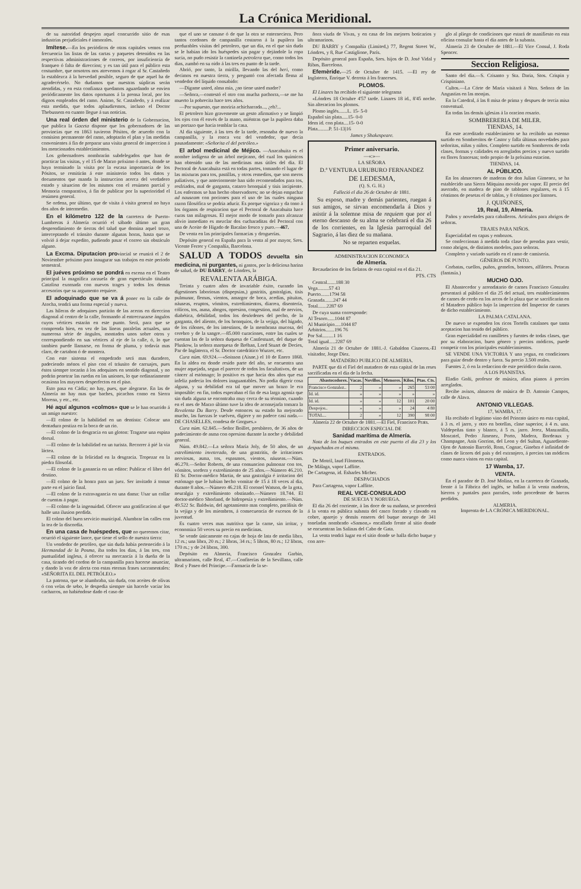La Crónica Meridional.
de su autoridad despejen aquel concurrido sitio de esas industrias perjudiciales é inmorales.
Imítese.—En los periódicos de otras capitales vemos con frecuencia las listas de las cartas y paquetes detenidos en las respectivas administraciones de correos, por insuficiencia de franqueo ó falta de direccion; y es tan útil para el público esta costumbre, que nosotros nos atrevemos á rogar al Sr. Castañedo la establezca á la brevedad posible, seguro de que aquel ha de agradecérselo. No dudamos que nuestras súplicas serán atendidas, y en esta confianza quedamos aguardando se envien periódicamente los datos oportunos á la prensa local, por los dignos empleados del ramo. Animo, Sr. Castañedo, y á realizar esta medida, que todos aplaudiremos, incluso el Doctor Thebussem en cuanto llegue á sus noticias.
Una real órden del ministerio de la Gobernacion, que publica la Gaceta dispone que los gobernadores de las provincias que en 1863 tuvieron Pósitos, de acuerdo con la comision permanente del ramo, adoptarán el plan y las medidas convenientes á fin de preparar una visita general de inspeccion á los mencionados establecimientos.
Los gobernadores nombrarán subdelegados que han de practicar las visitas, y el 15 de Marzo próximo ó antes, donde se haya terminado la visita por la escasa importancia de los Pósitos, se remitirán á este ministerio todos los datos y documentos que manda la instruccion acerca del verdadero estado y situacion de los mismos con el resúmen parcial y Memoria comparativa, á fin de publicar por la superioridad el resúmen general.
Se ordena, por último, que de visita á visita general no haya dos años de intermedio.
En el kilómetro 122 de la carretera de Puerto-Lumbreras á Almería ocurrió el sábado último un gran desprendimiento de tierras del talud que domina aquel trozo, interceptando el tránsito durante algunas horas, hasta que se volvió á dejar expedito, pudiendo pasar el correo sin obstáculo alguno.
La Excma. Diputacion provincial se reunirá el 2 de Noviembre próximo para inaugurar sus trabajos en este periodo semestral.
El juéves próximo se pondrá en escena en el Teatro principal la magnífica zarzuela de gran espectáculo titulada Catalina exornada con nuevos trages y todos los demas accesorios que su argumento requiere.
El adoquinado que se va á poner en la calle de Atocha, tendrá una forma especial y nueva.
Las hileras de adoquines partirán de las aceras en direccion diagonal al centro de la calle, formando al entrecruzarse ángulos cuyos vértices estarán en este punto. Será, para que se comprenda bien, en vez de las líneas paralelas actuales, una numerosa série de ángulos, montados unos sobre otros y correspondiendo en sus vértices al eje de la calle, ó, lo que tambien puede llamarse, en forma de pluma, y todavía mas claro, de cartabon ó de montera.
Con este sistema el empedrado será mas duradero, padeciendo ménos el piso con el tráusito de carruajes, pues éstos siempre tocarán á los adoquines en sentido diagonal, y no podrán penetrar las ruedas en las uniones, lo que ordinariamente ocasiona los mayores desperfectos en el piso.
Esto pasa en Cádiz; no hay, pues, que alegrarse. En las de Almería no hay mas que baches, picachos como en Sierra Morena, y etc., etc.
Hé aquí algunos «colmos» que se le han ocurrido á un amigo nuestro:
—El colmo de la habilidad en un dentista: Colocar una dentadura postiza en la boca de un rio.
—El colmo de la desgracia en un gloton: Tragarse una espina dorsal.
—El colmo de la habilidad en un turista. Recorrer á pié la via láctea.
—El colmo de la felicidad en la desgracia. Tropezar en la piedra filosofal.
—El colmo de la ganancia en un editor: Publicar el libro del destino.
—El colmo de la honra para un juez. Ser invitado á tomar parte en el juicio final.
—El colmo de la extravagancia en una dama: Usar un collar de cuentas á pagar.
—El colmo de la ingenuidad. Ofrecer una gratificacion al que halle una ilusion perdida.
El colmo del buen servicio municipal. Alumbrar las calles con la tea de la discordia.
En una casa de huéspedes, que no queremos citar, ocurrió el siguiente lance, que tiene el sello de nuestra tierra:
Un vendedor de petróleo, que sin duda habia pertenecido á la Hermandad de la Posma, iba todos los dias, á las tres, con puntualidad inglesa, á ofrecer su mercancía á la dueña de la casa, tirando del cordon de la campanilla para hacerse anunciar, y dando la voz de alerta con estas eternas frases sacramentales: «SEÑORITA EL DEL PETRÓLEO.»
La patrona, que se alumbraba, sin duda, con aceites de olivas ó con velas de sebo, le despedia siempre sin hacerle vaciar los cacharros, no habiéndose dado el caso de
que el uno se cansase ó de que la otra se enterneciera. Pero tantos cordones de campanilla costaron á la pupilera las perdurables visitas del petrolero, que un dia, en el que sin duda se le habian ido los huéspedes sin pagar y dejándole la ropa sucia, no pudo resistir la cantinela petrolera que, como todos los dias, zumbó en su oido á las tres en punto de la tarde.
Abrió, por tanto, la mirilla, llevando las del beri, como decimos en nuestra tierra, y preguntó con afectada flema al vendedor del líquido consabido:
—Dígame usted, alma mia, ¿no tiene usted madre?
—Señora,—contestó el otro con mucha pachorra,—se me ha muerto la pobrecita hace tres años.
—Por supuesto, que moriria achicharrada..., ¿eh?...
El petrolero hizo gravemente un gesto afirmativo y se limpió los ojos con él envés de la mano, miéntras que la pupilera daba un portazo que hacia temblar la casa.
Al dia siguiente, á las tres de la tarde, resonaba de nuevo la campanilla, y la ronca voz del vendedor, que decia pausadamente: «Señorita el del petróleo.»
El arbol medicinal de Méjico. —Anacahuita es el nombre indígena de un árbol mejicano, del cual los químicos han obtenido una de las medicinas mas útiles del dia. El Pectoral de Anacahuita está en todas partes, tomando el lugar de las mixturas para tos, pastillas, y otros remedios, que son meros paliativos, y que anteriormente han sido recomendados para tos, resfriados, mal de garganta, catarro bronquial y tisis incipiente. Los enfermos se han hecho observadores; no se dejan empachar ad nauseam con pociones para el uso de las cuales ninguna razon filosófica se podria aducir. Es porque vigoriza y da tono á los órganos de respiracion que el Pectoral de Anacahuita hace curas tan milagrosas. El mejor modo de tomarlo para alcanzar alivio inmediato es mezclar dos cucharaditas del Pectoral con una de Aceite de Higado de Bacalao fresco y puro.—467.
De venta en las principales farmacias y droguerías.
Depósito general en España para la venta al por mayor, Sres. Vicente Ferrer y Compañía, Barcelona.
SALUD A TODOS devuelta sin medicina, ni purgantes, ni gastos, por la deliciosa harina de salud, de DU BARRY, de Lóndres, la
REVALENTA ARÁBIGA.
Treinta y cuatro años de invariable éxito, curando las digestiones laboriosas (dispepsias,) gastritis, gastralgias, tisis pulmunar, flemas, vientos, amargor de boca, acedías, pituitas, náuseas, eruptos, vómitos, extreñimientos, diarrea, disentería, cólicos, tos, asma, ahogos, opresion, congestion, mal de nervios, diabética, debilidad, todos los desórdenes del pecho, de la garganta, del aliento, de los bronquios, de la vejiga, del hígado, de los riñones, de los intestinos, de la membrana mucosa, del cerebro y de la sangre.—85.000 curaciones, entre las cuales se cuentan las de la señora duquesa de Castlestuart, del duque de Pluskow, la señora marquesa de Bréhan, Lord Stuart de Decies, Par de Inglaterra, el Sr. Doctor catedrático Wurzer, etc.
Cura núm. 69.924.—«Soisson (Aisne,) el 10 de Enero 1868. En la aldea en donde resido parte del año, se encuentra una mujer aquejada, segun el parecer de todos los facultativos, de un cáncer al estómago; lo positivo es que hacia dos años que esa infeliz padecia los dolores inaguantables. No podia digerir cosa alguna, y su debilidad era tal que mover un brazo le era imposible: en fin, todos esperaban el fin de esa larga agonía que sin duda alguna se encontraba muy cerca de su término, cuando en el mes de Marzo último tuve la idea de aconsejarla tomara la Revalenta Du Barry. Desde entonces su estado ha mejorado mucho, las fuerzas le vuelven, digiere y no padece casi nada.—DE CHASELLES, condesa de Gorgues.»
Cura núm. 62.845.—Señor Boillet, presbítero, de 36 años de padecimiento de asma con opresion durante la noche y debilidad general.
Núm. 49.842.—La señora María Joly, de 50 años, de un estreñimiento inveterado, de una grastritis, de irritaciones nerviosas, asma, tos, espasmos, vientos, náuseas.—Núm. 46.270.—Señor Roberts, de una consuncion pulmonar con tos, vómitos, sordera y extreñimiento de 25 años.—Número 46.210. El Sr. Doctor-médico Martin, de una gastralgia é irritacion del estómago que le habian hecho vomitar de 15 á 18 veces al dia, durante 8 años.—Número 46.218. El coronel Watson, de la gota, neuralgia y extreñimiento obstinado.—Número 18.744. El doctor-médico Shorland, de hidropesía y extreñimiento.—Núm. 49.522 Sr. Baldwin, del agotamiento mas completo, parálisis de la vejiga y de los miembros, á consecuencia de excesos de la juventud.
Es cuatro veces mas nutritiva que la carne, sin irritar, y economiza 50 veces su precio en medicinas.
Se vende únicamente en cajas de hoja de lata de media libra, 12 rs.; una libra, 20 rs.; 2 libras, 34 rs.; 5 libras, 80 rs.; 12 libras, 170 rs.; y de 24 libras, 300.
Depósito en Almería, Francisco Gonzalez Garbin, ultramarinos, calle Real, 47.—Confiterías de la Sevillana, calle Real y Paseo del Príncipe.—Farmacia de la se-
ñora viuda de Vivas, y en casa de los mejores boticarios y ultramarinos.
DU BARRY y Compañía (Limited,) 77, Regent Street W., Lóndres, y 8, Rue Castiglione, París.
Depósito general para España, Sres. hijos de D. José Vidal y Ribas, Barcelona.
Efemèride.—25 de Octubre de 1415. —El rey de Inglaterra, Enrique V. derrota á los franceses.
PLOMOS.
El Linares ha recibido el siguiente telegrama
«Lóndres 18 Octubre 4'57 tarde. Linares 18 id., 8'45 noche. Sin alteracion los plomos.
Plomo inglés.......L. 15- 5-0
Español sin plata.....15- 0-0
Idem id. con plata....15- 0-0
Plata.........P. 51-13|16
James y Shakespeare.
Primer aniversario.
—«:»—
LA SEÑORA
D.ª VENTURA URUBURO FERNANDEZ
DE LEDESMA,
(Q. S. G. H.)
Falleció el dia 26 de Octubre de 1881.
Su esposo, madre y demás parientes, ruegan á sus amigos, se sirvan encomendarla á Dios y asistir á la solemne misa de requiem que por el eterno descanso de su alma se celebrará el dia 26 de los corrientes, en la Iglesia parroquial del Sagrario, á las diez de su mañana.
No se reparten esquelas.
ADMINISTRACION ECONOMICA
de Almería.
Recaudacion de los fielatos de esta capital en el dia 21.
PTS. CTS
Central.......188 30
Vega.........57 43
Puerto.......1794 58
Granada.......247 44
Total.......2287 69
De cuya suma corresponde:
Al Tesoro......1044 87
Al Municipio.....1044 87
Arbitrios.......196 76
Por Sal.........1 16
Total igual.....2287 69
Almería 21 de Octubre de 1881.-J. Gabaldon Cisneros.-El visitador, Jorge Diez.
MATADERO PUBLICO DE ALMERIA.
PARTE que dá el Fiel del matadero de esta capital de las reses sacrificadas en el dia de la fecha.
| Abastecedores. | Vacas. | Novillos. | Menores. | Kilos. | Ptas. Cts. |
| --- | --- | --- | --- | --- | --- |
| Francisco Gonzalez.. | 2 | » | » | 265 | 53 00 |
| Id. id. | » | » | » | » | » |
| Id. id. | » | » | 12 | 101 | 20 00 |
| Despojos.. | » | » | » | 24 | 4 80 |
| TOTAL... | 2 | » | 12 | 390 | 98 00 |
Almería 22 de Octubre de 1881.—El Fiel, Francisco Prats.
DIRECCION ESPECIAL DE
Sanidad marítima de Almería.
Nota de los buques entrados en este puerto el dia 23 y los despachados en el mismo.
ENTRADOS.
De Motril, laud Filomena.
De Málaga, vapor Laffitte.
De Cartagena, id. Esharles Micher.
DESPACHADOS
Para Cartagena, vapor Laffitte.
REAL VICE-CONSULADO
DE SUECIA Y NORUEGA.
El dia 26 del corriente, á las doce de su mañana, se procederá á la venta en pública subasta del casco forrado y clavado en cobre, aparejo y demás enseres del buque noruego de 341 toneladas nombrado «Sanson,» encallado frente al sitio donde se encuentran las Salinas del Cabo de Gata.
La venta tendrá lugar en el sitio donde se halla dicho buque y con arre-
glo al pliego de condiciones que estará de manifiesto en esta oficina consular hasta el dia antes de la subasta.
Almería 23 de Octubre de 1881.—El Vice Consul, J. Roda Spencer.
Seccion Religiosa.
Santo del dia.—S. Crisanto y Sta. Daria, Stos. Crispin y Crispiniano.
Cultos.—La Córte de María visitará á Ntra. Señora de las Angustias en las monjas.
En la Catedral, á las 8 misa de prima y despues de tercia misa conventual.
En todas las demás iglesias á la oracion rosario.
SOMBRERERIA DE MILER.
TIENDAS, 14.
En este acreditado establecimieto se ha recibido un estenso surtido en Sombreritos de Castor y falla últimas novedades para señoritas, niñas y niños. Completo surtido en Sombreros de toda clases, formas y calidades en arreglados precios y nuevo surtido en flores francesas; todo propio de la próxima estacion.
TIENDAS, 14.
AL PÚBLICO.
En los almacenes de maderas de don Julian Gimenez, se ha establecido una Sierra Máquina movida por vapor. El precio del aserrado, en madera de pino de tablones regulares, es á 15 céntimos de pesetas el de tablas, y 8 céntimos por listones.
J. QUIÑONES,
19, Real, 19, Almería.
Paños y novedades para caballeros. Artículos para abrigos de señoras.
TRAJES PARA NIÑOS.
Especialidad en capas y embozos.
Se confeccionan á medida toda clase de prendas para vestir, como abrigos, de distintos modelos, para señoras.
Completo y variado surtido en el ramo de camisería.
GÉNEROS DE PUNTO.
Corbatas, cuellos, puños, gemelos, botones, alfileres. Petacas (fantasía.)
MUCHO OJO.
El Abastecedor y arrendatario de carnes Francisco Gonzalez presentará al público el dia 25 del actual, tres establecimientos de carnes de cerdo en los arcos de la plaza que se sacrificarán en el Matadero público bajo la inspeccion del Inspector de carnes de dicho establecimiento.
LA PALMA CATALANA.
De nuevo se expenden los ricos Tortells catalanes que tanta aceptacion han tenido del público.
Gran especialidad en ramilletes y fuentes de todas clases, que por su elaboracion, buen género y precios módicos, puede competir con los principales establecimientos.
SE VENDE UNA VICTORIA Y una yegua, en condiciones para guiar desde dentro y fuera. Su precio 3.500 reales.
Fuentes 2, ó en la redaccion de este periódico darán razon.
A LOS PIANISTAS.
Eladio Goñi, profesor de música, afina pianos á precios arreglados.
Recibe avisos, almacen de música de D. Antonio Campos, calle de Alava.
ANTONIO VILLEGAS.
17, WAMBA, 17.
Ha recibido el legítimo vino del Priorato único en esta capital, á 3 rs. el jarro, y otro en botellas, clase superior, á 4 rs. una. Valdepeñas tinto y blanco, á 5 rs. jarro. Jerez, Manzanilla, Moscatel, Pedro Jimenez, Porto, Madera, Bordeaux y Champagne, Anis Gorrion, del Leon y del Sultan, Aguardiente-Ojen de Antonio Barceló, Rom, Cognac, Ginebra é infinidad de clases de licores del pais y del extranjero, á precios tan módicos como nunca vistos en esta capital.
17 Wamba, 17.
VENTA.
En el parador de D. José Molina, en la carretera de Granada, frente á la Fábrica del inglés, se hallan á la venta maderas, hierros y puntales para parrales, todo procedente de barcos perdidos.
ALMERIA.
Imprenta de LA CRÓNICA MERIDIONAL.